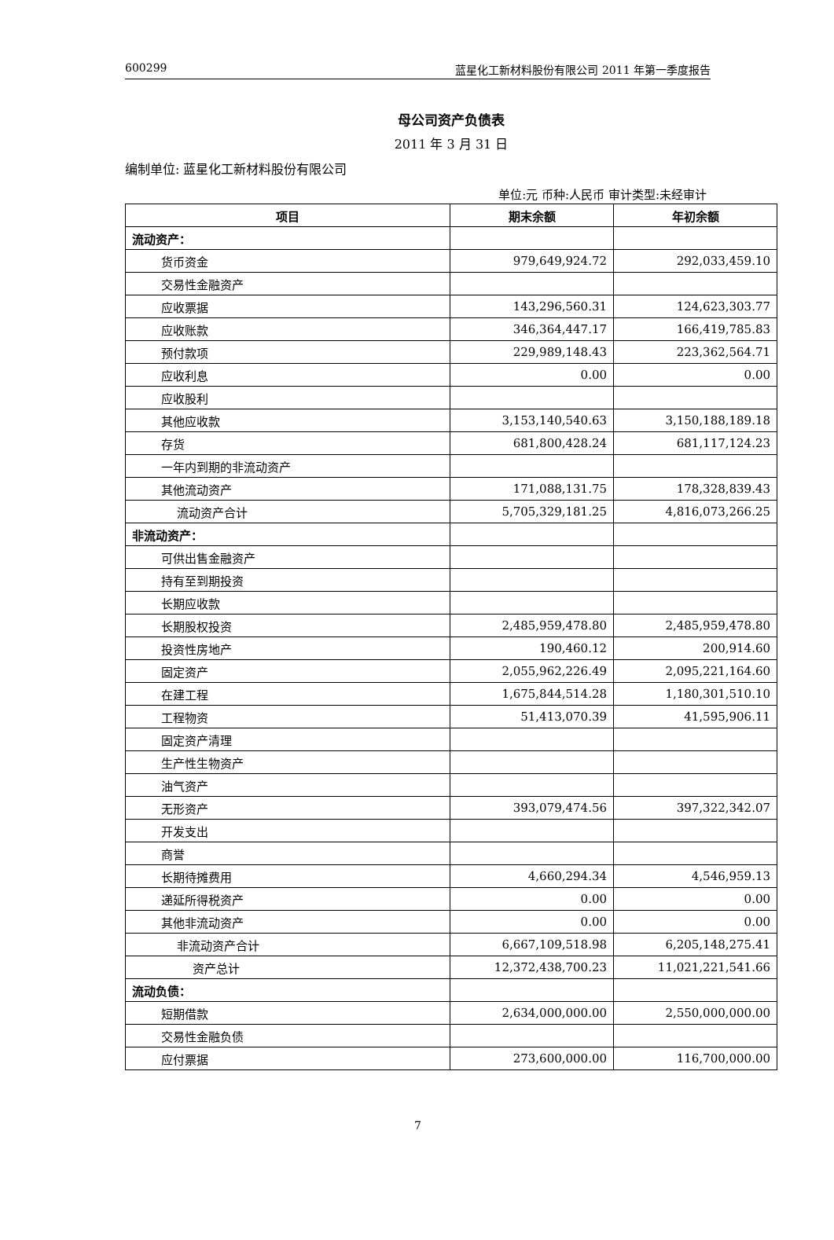600299 蓝星化工新材料股份有限公司 2011 年第一季度报告
母公司资产负债表
2011 年 3 月 31 日
编制单位: 蓝星化工新材料股份有限公司
单位:元 币种:人民币 审计类型:未经审计
| 项目 | 期末余额 | 年初余额 |
| --- | --- | --- |
| 流动资产： | | |
| 货币资金 | 979,649,924.72 | 292,033,459.10 |
| 交易性金融资产 | | |
| 应收票据 | 143,296,560.31 | 124,623,303.77 |
| 应收账款 | 346,364,447.17 | 166,419,785.83 |
| 预付款项 | 229,989,148.43 | 223,362,564.71 |
| 应收利息 | 0.00 | 0.00 |
| 应收股利 | | |
| 其他应收款 | 3,153,140,540.63 | 3,150,188,189.18 |
| 存货 | 681,800,428.24 | 681,117,124.23 |
| 一年内到期的非流动资产 | | |
| 其他流动资产 | 171,088,131.75 | 178,328,839.43 |
| 流动资产合计 | 5,705,329,181.25 | 4,816,073,266.25 |
| 非流动资产： | | |
| 可供出售金融资产 | | |
| 持有至到期投资 | | |
| 长期应收款 | | |
| 长期股权投资 | 2,485,959,478.80 | 2,485,959,478.80 |
| 投资性房地产 | 190,460.12 | 200,914.60 |
| 固定资产 | 2,055,962,226.49 | 2,095,221,164.60 |
| 在建工程 | 1,675,844,514.28 | 1,180,301,510.10 |
| 工程物资 | 51,413,070.39 | 41,595,906.11 |
| 固定资产清理 | | |
| 生产性生物资产 | | |
| 油气资产 | | |
| 无形资产 | 393,079,474.56 | 397,322,342.07 |
| 开发支出 | | |
| 商誉 | | |
| 长期待摊费用 | 4,660,294.34 | 4,546,959.13 |
| 递延所得税资产 | 0.00 | 0.00 |
| 其他非流动资产 | 0.00 | 0.00 |
| 非流动资产合计 | 6,667,109,518.98 | 6,205,148,275.41 |
| 资产总计 | 12,372,438,700.23 | 11,021,221,541.66 |
| 流动负债： | | |
| 短期借款 | 2,634,000,000.00 | 2,550,000,000.00 |
| 交易性金融负债 | | |
| 应付票据 | 273,600,000.00 | 116,700,000.00 |
7